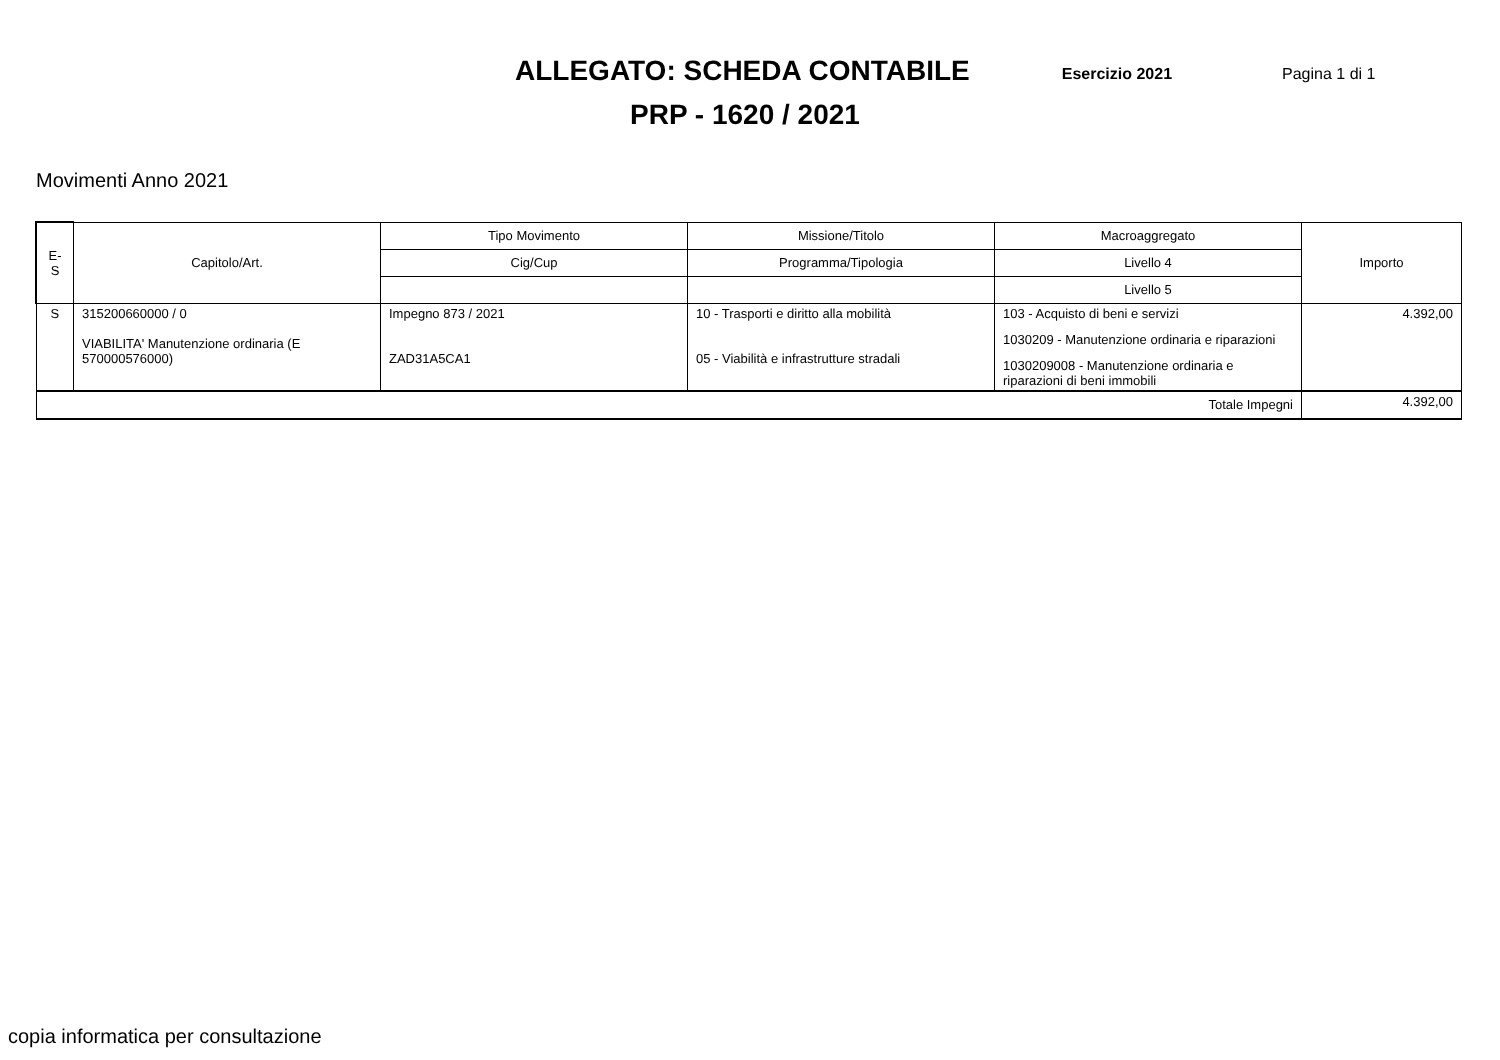ALLEGATO: SCHEDA CONTABILE
Esercizio 2021
Pagina 1 di 1
PRP - 1620 / 2021
Movimenti Anno 2021
| E-S | Capitolo/Art. | Tipo Movimento | Missione/Titolo | Macroaggregato | Importo |
| --- | --- | --- | --- | --- | --- |
| | | Cig/Cup | Programma/Tipologia | Livello 4 | |
| | | | | Livello 5 | |
| S | 315200660000 / 0 VIABILITA' Manutenzione ordinaria (E 570000576000) | Impegno 873 / 2021 ZAD31A5CA1 | 10 - Trasporti e diritto alla mobilità 05 - Viabilità e infrastrutture stradali | 103 - Acquisto di beni e servizi | 4.392,00 |
| | | | | 1030209 - Manutenzione ordinaria e riparazioni | |
| | | | | 1030209008 - Manutenzione ordinaria e riparazioni di beni immobili | |
| Totale Impegni | | | | | 4.392,00 |
copia informatica per consultazione